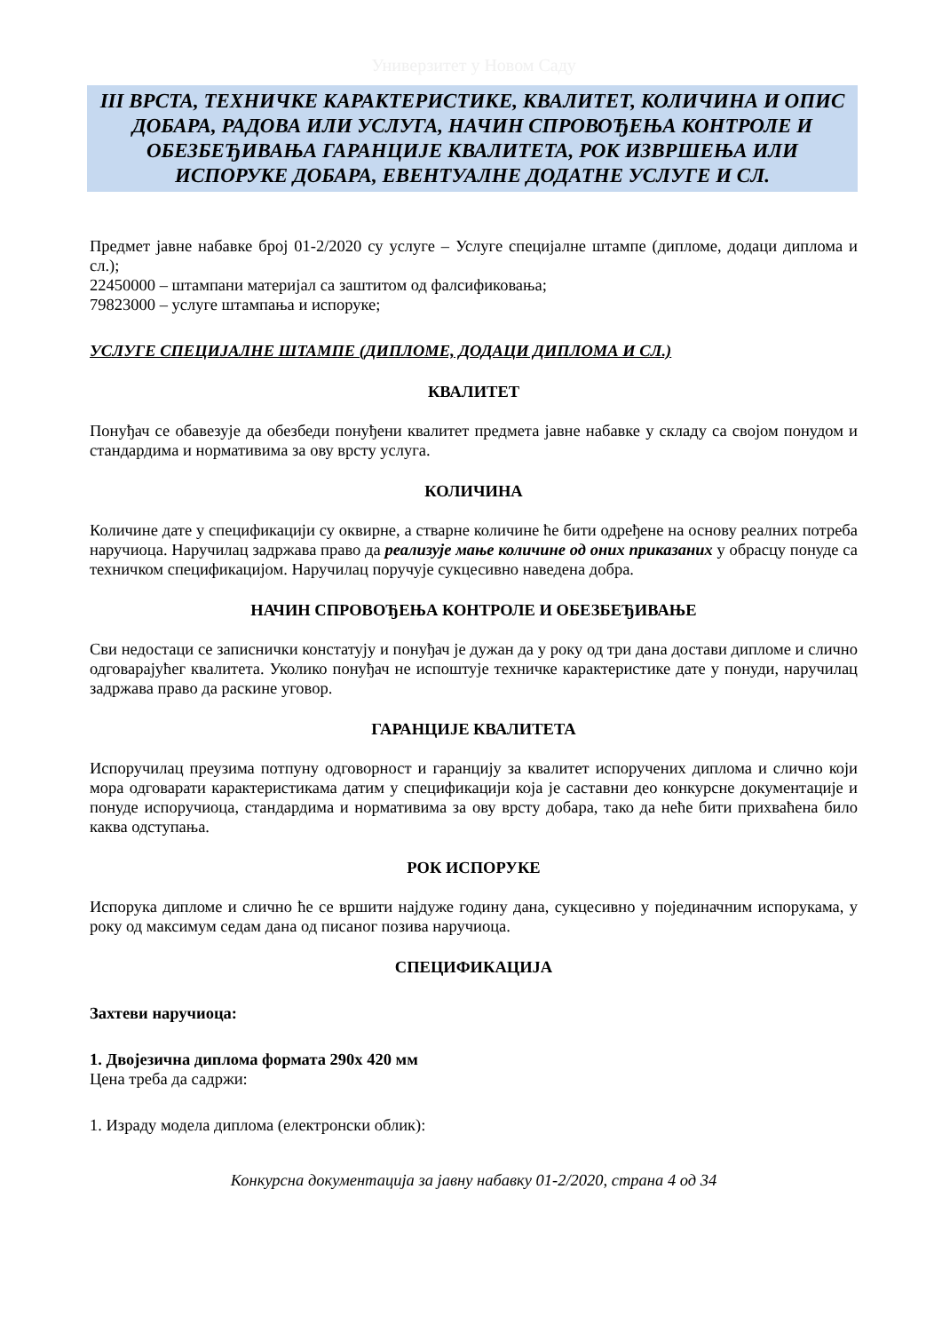Универзитет у Новом Саду
III ВРСТА, ТЕХНИЧКЕ КАРАКТЕРИСТИКЕ, КВАЛИТЕТ, КОЛИЧИНА И ОПИС ДОБАРА, РАДОВА ИЛИ УСЛУГА, НАЧИН СПРОВОЂЕЊА КОНТРОЛЕ И ОБЕЗБЕЂИВАЊА ГАРАНЦИЈЕ КВАЛИТЕТА, РОК ИЗВРШЕЊА ИЛИ ИСПОРУКЕ ДОБАРА, ЕВЕНТУАЛНЕ ДОДАТНЕ УСЛУГЕ И СЛ.
Предмет јавне набавке број 01-2/2020 су услуге – Услуге специјалне штампе (дипломе, додаци диплома и сл.);
22450000 – штампани материјал са заштитом од фалсификовања;
79823000 – услуге штампања и испоруке;
УСЛУГЕ СПЕЦИЈАЛНЕ ШТАМПЕ (ДИПЛОМЕ, ДОДАЦИ ДИПЛОМА И СЛ.)
КВАЛИТЕТ
Понуђач се обавезује да обезбеди понуђени квалитет предмета јавне набавке у складу са својом понудом и стандардима и нормативима за ову врсту услуга.
КОЛИЧИНА
Количине дате у спецификацији су оквирне, а стварне количине ће бити одређене на основу реалних потреба наручиоца. Наручилац задржава право да реализује мање количине од оних приказаних у обрасцу понуде са техничком спецификацијом. Наручилац поручује сукцесивно наведена добра.
НАЧИН СПРОВОЂЕЊА КОНТРОЛЕ И ОБЕЗБЕЂИВАЊЕ
Сви недостаци се записнички констатују и понуђач је дужан да у року од три дана достави дипломе и слично одговарајућег квалитета. Уколико понуђач не испоштује техничке карактеристике дате у понуди, наручилац задржава право да раскине уговор.
ГАРАНЦИЈЕ КВАЛИТЕТА
Испоручилац преузима потпуну одговорност и гаранцију за квалитет испоручених диплома и слично који мора одговарати карактеристикама датим у спецификацији која је саставни део конкурсне документације и понуде испоручиоца, стандардима и нормативима за ову врсту добара, тако да неће бити прихваћена било каква одступања.
РОК ИСПОРУКЕ
Испорука дипломе и слично ће се вршити најдуже годину дана, сукцесивно у појединачним испорукама, у року од максимум седам дана од писаног позива наручиоца.
СПЕЦИФИКАЦИЈА
Захтеви наручиоца:
1. Двојезична диплома формата 290х 420 мм
Цена треба да садржи:
1. Израду модела диплома (електронски облик):
Конкурсна документација за јавну набавку 01-2/2020, страна 4 од 34